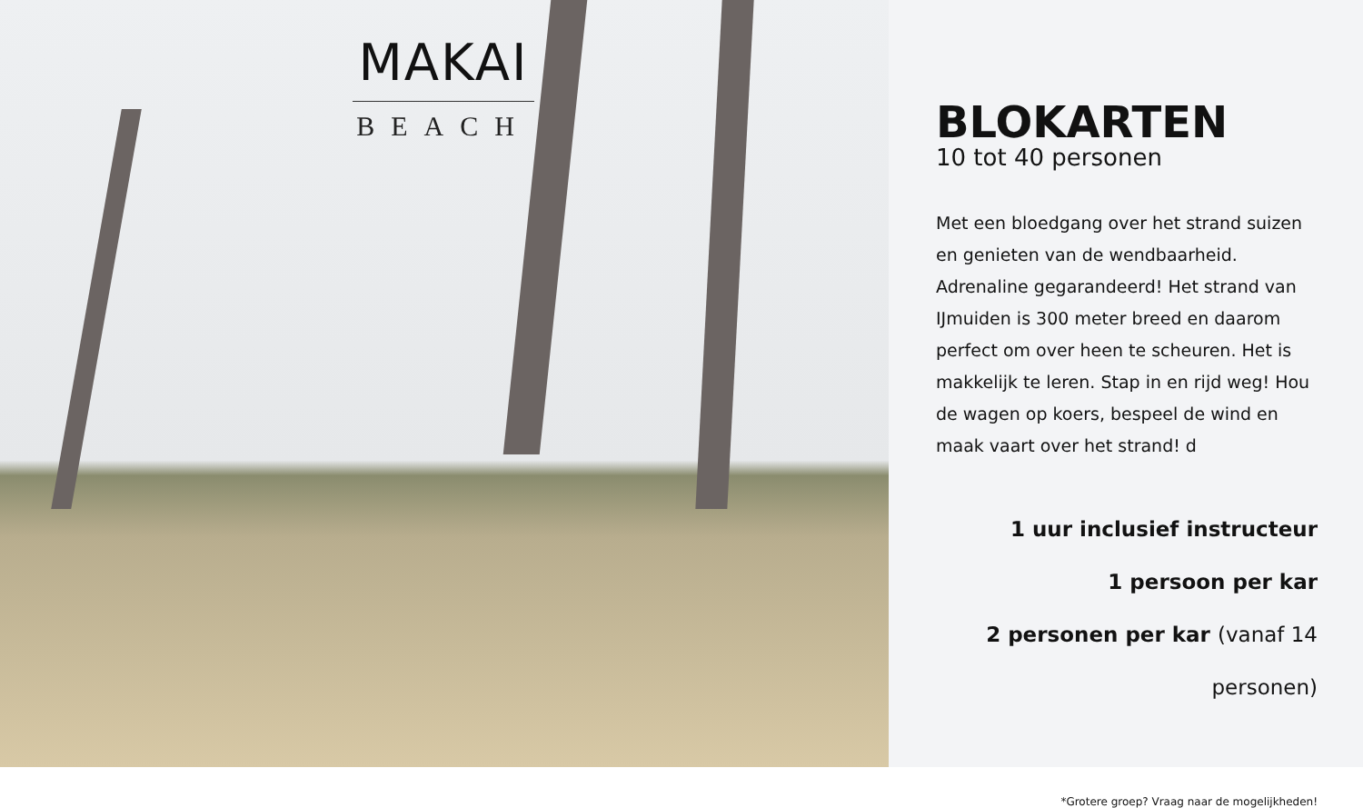MAKAI
BEACH
BLOKARTEN
10 tot 40 personen
Met een bloedgang over het strand suizen en genieten van de wendbaarheid. Adrenaline gegarandeerd! Het strand van IJmuiden is 300 meter breed en daarom perfect om over heen te scheuren. Het is makkelijk te leren. Stap in en rijd weg! Hou de wagen op koers, bespeel de wind en maak vaart over het strand! d
1 uur inclusief instructeur
1 persoon per kar
2 personen per kar (vanaf 14 personen)
*Grotere groep? Vraag naar de mogelijkheden!